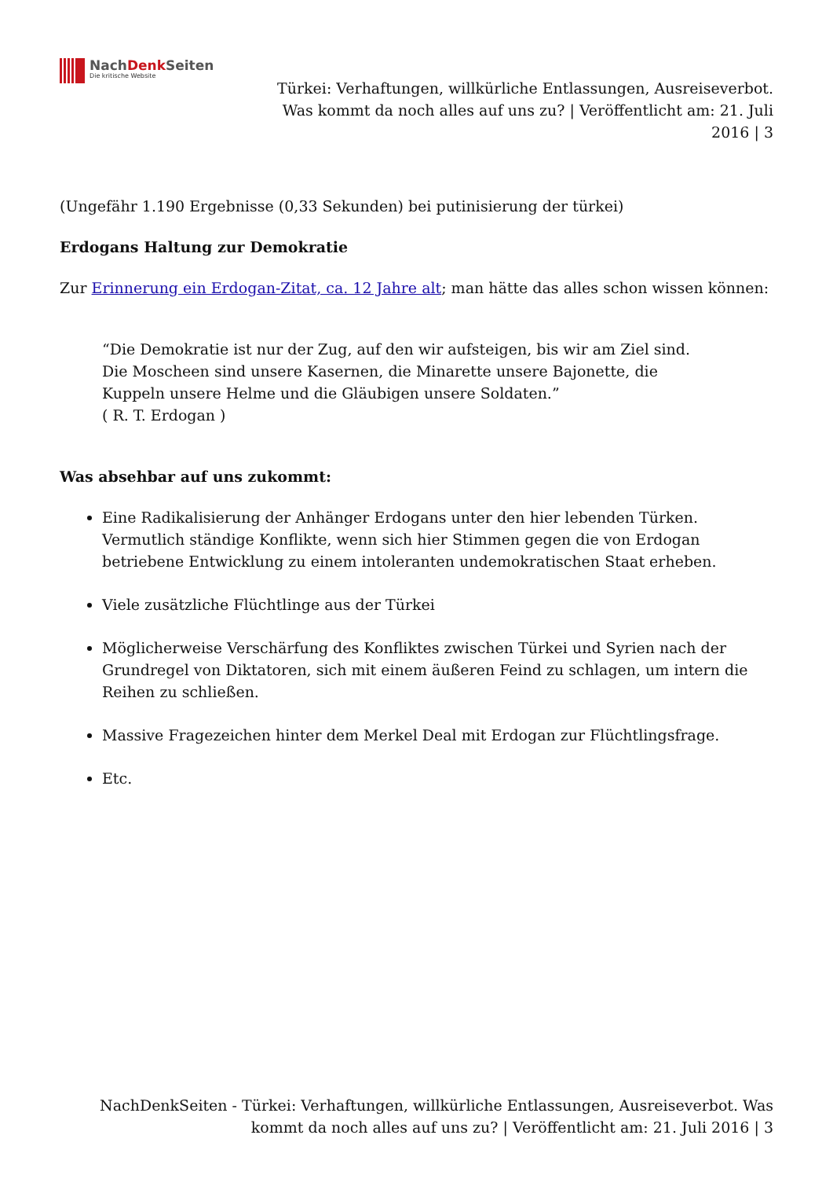NachDenk Seiten
Die kritische Website
Türkei: Verhaftungen, willkürliche Entlassungen, Ausreiseverbot. Was kommt da noch alles auf uns zu? | Veröffentlicht am: 21. Juli 2016 | 3
(Ungefähr 1.190 Ergebnisse (0,33 Sekunden) bei putinisierung der türkei)
Erdogans Haltung zur Demokratie
Zur Erinnerung ein Erdogan-Zitat, ca. 12 Jahre alt; man hätte das alles schon wissen können:
“Die Demokratie ist nur der Zug, auf den wir aufsteigen, bis wir am Ziel sind.
Die Moscheen sind unsere Kasernen, die Minarette unsere Bajonette, die
Kuppeln unsere Helme und die Gläubigen unsere Soldaten.”
( R. T. Erdogan )
Was absehbar auf uns zukommt:
Eine Radikalisierung der Anhänger Erdogans unter den hier lebenden Türken. Vermutlich ständige Konflikte, wenn sich hier Stimmen gegen die von Erdogan betriebene Entwicklung zu einem intoleranten undemokratischen Staat erheben.
Viele zusätzliche Flüchtlinge aus der Türkei
Möglicherweise Verschärfung des Konfliktes zwischen Türkei und Syrien nach der Grundregel von Diktatoren, sich mit einem äußeren Feind zu schlagen, um intern die Reihen zu schließen.
Massive Fragezeichen hinter dem Merkel Deal mit Erdogan zur Flüchtlingsfrage.
Etc.
NachDenkSeiten - Türkei: Verhaftungen, willkürliche Entlassungen, Ausreiseverbot. Was kommt da noch alles auf uns zu? | Veröffentlicht am: 21. Juli 2016 | 3